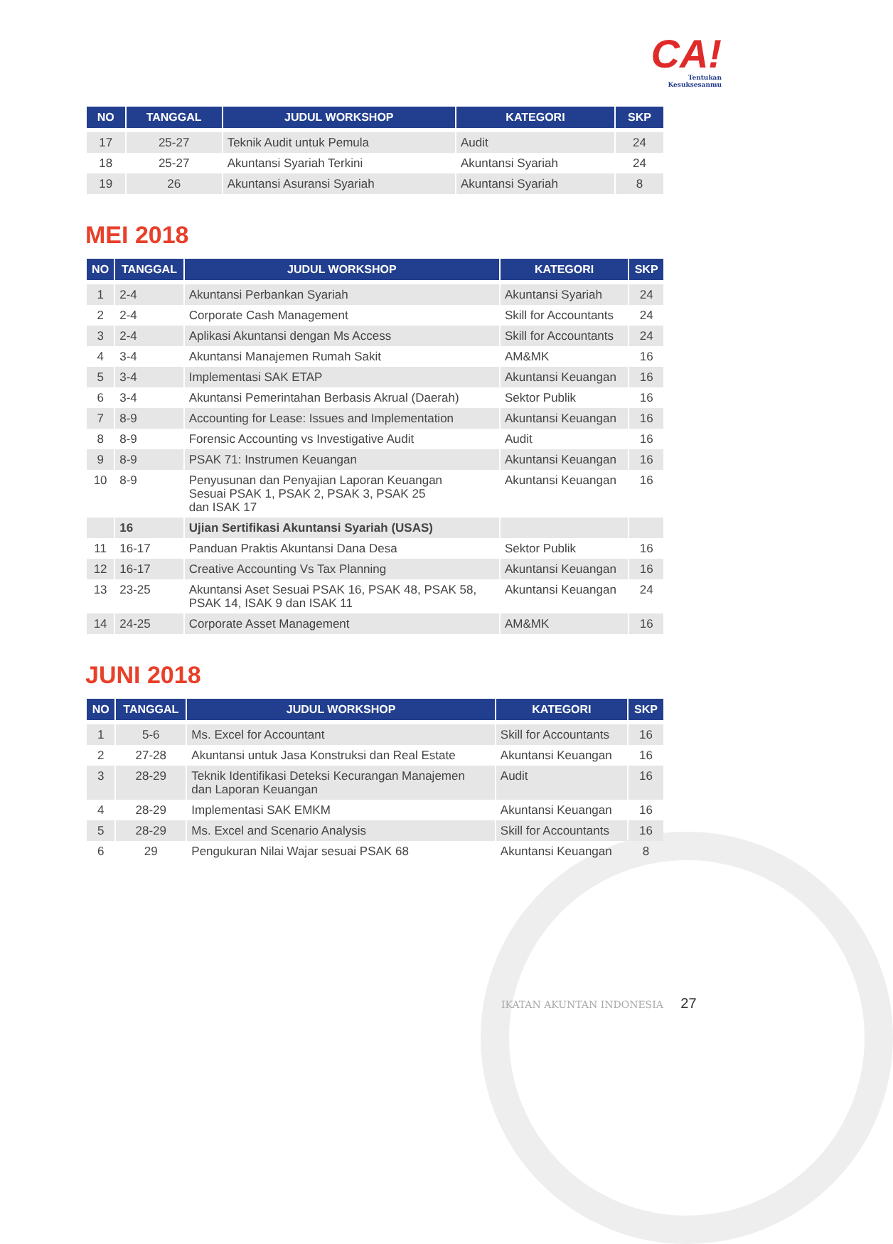CA!
Tentukan
Kesuksesanmu
| NO | TANGGAL | JUDUL WORKSHOP | KATEGORI | SKP |
| --- | --- | --- | --- | --- |
| 17 | 25-27 | Teknik Audit untuk Pemula | Audit | 24 |
| 18 | 25-27 | Akuntansi Syariah Terkini | Akuntansi Syariah | 24 |
| 19 | 26 | Akuntansi Asuransi Syariah | Akuntansi Syariah | 8 |
MEI 2018
| NO | TANGGAL | JUDUL WORKSHOP | KATEGORI | SKP |
| --- | --- | --- | --- | --- |
| 1 | 2-4 | Akuntansi Perbankan Syariah | Akuntansi Syariah | 24 |
| 2 | 2-4 | Corporate Cash Management | Skill for Accountants | 24 |
| 3 | 2-4 | Aplikasi Akuntansi dengan Ms Access | Skill for Accountants | 24 |
| 4 | 3-4 | Akuntansi Manajemen Rumah Sakit | AM&MK | 16 |
| 5 | 3-4 | Implementasi SAK ETAP | Akuntansi Keuangan | 16 |
| 6 | 3-4 | Akuntansi Pemerintahan Berbasis Akrual (Daerah) | Sektor Publik | 16 |
| 7 | 8-9 | Accounting for Lease: Issues and Implementation | Akuntansi Keuangan | 16 |
| 8 | 8-9 | Forensic Accounting vs Investigative Audit | Audit | 16 |
| 9 | 8-9 | PSAK 71: Instrumen Keuangan | Akuntansi Keuangan | 16 |
| 10 | 8-9 | Penyusunan dan Penyajian Laporan Keuangan Sesuai PSAK 1, PSAK 2, PSAK 3, PSAK 25 dan ISAK 17 | Akuntansi Keuangan | 16 |
| | 16 | Ujian Sertifikasi Akuntansi Syariah (USAS) | | |
| 11 | 16-17 | Panduan Praktis Akuntansi Dana Desa | Sektor Publik | 16 |
| 12 | 16-17 | Creative Accounting Vs Tax Planning | Akuntansi Keuangan | 16 |
| 13 | 23-25 | Akuntansi Aset Sesuai PSAK 16, PSAK 48, PSAK 58, PSAK 14, ISAK 9 dan ISAK 11 | Akuntansi Keuangan | 24 |
| 14 | 24-25 | Corporate Asset Management | AM&MK | 16 |
JUNI 2018
| NO | TANGGAL | JUDUL WORKSHOP | KATEGORI | SKP |
| --- | --- | --- | --- | --- |
| 1 | 5-6 | Ms. Excel for Accountant | Skill for Accountants | 16 |
| 2 | 27-28 | Akuntansi untuk Jasa Konstruksi dan Real Estate | Akuntansi Keuangan | 16 |
| 3 | 28-29 | Teknik Identifikasi Deteksi Kecurangan Manajemen dan Laporan Keuangan | Audit | 16 |
| 4 | 28-29 | Implementasi SAK EMKM | Akuntansi Keuangan | 16 |
| 5 | 28-29 | Ms. Excel and Scenario Analysis | Skill for Accountants | 16 |
| 6 | 29 | Pengukuran Nilai Wajar sesuai PSAK 68 | Akuntansi Keuangan | 8 |
IKATAN AKUNTAN INDONESIA 27